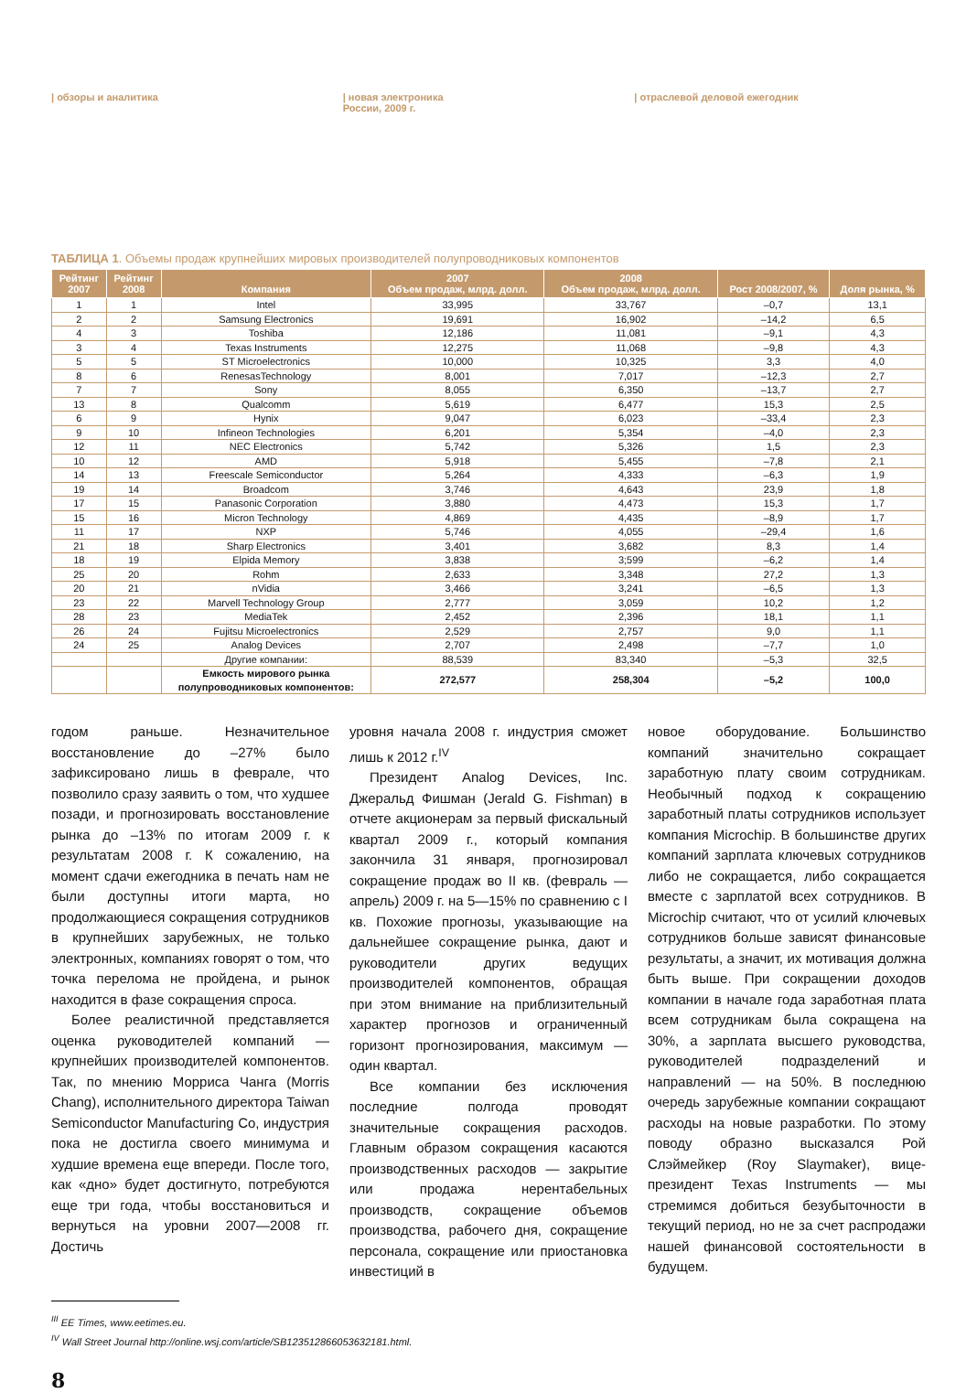| обзоры и аналитика | новая электроника
России, 2009 г.
| отраслевой деловой ежегодник
ТАБЛИЦА 1. Объемы продаж крупнейших мировых производителей полупроводниковых компонентов
| Рейтинг 2007 | Рейтинг 2008 | Компания | 2007 Объем продаж, млрд. долл. | 2008 Объем продаж, млрд. долл. | Рост 2008/2007, % | Доля рынка, % |
| --- | --- | --- | --- | --- | --- | --- |
| 1 | 1 | Intel | 33,995 | 33,767 | –0,7 | 13,1 |
| 2 | 2 | Samsung Electronics | 19,691 | 16,902 | –14,2 | 6,5 |
| 4 | 3 | Toshiba | 12,186 | 11,081 | –9,1 | 4,3 |
| 3 | 4 | Texas Instruments | 12,275 | 11,068 | –9,8 | 4,3 |
| 5 | 5 | ST Microelectronics | 10,000 | 10,325 | 3,3 | 4,0 |
| 8 | 6 | RenesasTechnology | 8,001 | 7,017 | –12,3 | 2,7 |
| 7 | 7 | Sony | 8,055 | 6,350 | –13,7 | 2,7 |
| 13 | 8 | Qualcomm | 5,619 | 6,477 | 15,3 | 2,5 |
| 6 | 9 | Hynix | 9,047 | 6,023 | –33,4 | 2,3 |
| 9 | 10 | Infineon Technologies | 6,201 | 5,354 | –4,0 | 2,3 |
| 12 | 11 | NEC Electronics | 5,742 | 5,326 | 1,5 | 2,3 |
| 10 | 12 | AMD | 5,918 | 5,455 | –7,8 | 2,1 |
| 14 | 13 | Freescale Semiconductor | 5,264 | 4,333 | –6,3 | 1,9 |
| 19 | 14 | Broadcom | 3,746 | 4,643 | 23,9 | 1,8 |
| 17 | 15 | Panasonic Corporation | 3,880 | 4,473 | 15,3 | 1,7 |
| 15 | 16 | Micron Technology | 4,869 | 4,435 | –8,9 | 1,7 |
| 11 | 17 | NXP | 5,746 | 4,055 | –29,4 | 1,6 |
| 21 | 18 | Sharp Electronics | 3,401 | 3,682 | 8,3 | 1,4 |
| 18 | 19 | Elpida Memory | 3,838 | 3;599 | –6,2 | 1,4 |
| 25 | 20 | Rohm | 2,633 | 3,348 | 27,2 | 1,3 |
| 20 | 21 | nVidia | 3,466 | 3,241 | –6,5 | 1,3 |
| 23 | 22 | Marvell Technology Group | 2,777 | 3,059 | 10,2 | 1,2 |
| 28 | 23 | MediaTek | 2,452 | 2,396 | 18,1 | 1,1 |
| 26 | 24 | Fujitsu Microelectronics | 2,529 | 2,757 | 9,0 | 1,1 |
| 24 | 25 | Analog Devices | 2,707 | 2,498 | –7,7 | 1,0 |
| | | Другие компании: | 88,539 | 83,340 | –5,3 | 32,5 |
| | | Емкость мирового рынка полупроводниковых компонентов: | 272,577 | 258,304 | –5,2 | 100,0 |
годом раньше. Незначительное восстановление до –27% было зафиксировано лишь в феврале, что позволило сразу заявить о том, что худшее позади, и прогнозировать восстановление рынка до –13% по итогам 2009 г. к результатам 2008 г. К сожалению, на момент сдачи ежегодника в печать нам не были доступны итоги марта, но продолжающиеся сокращения сотрудников в крупнейших зарубежных, не только электронных, компаниях говорят о том, что точка перелома не пройдена, и рынок находится в фазе сокращения спроса.
Более реалистичной представляется оценка руководителей компаний — крупнейших производителей компонентов. Так, по мнению Морриса Чанга (Morris Chang), исполнительного директора Taiwan Semiconductor Manufacturing Co, индустрия пока не достигла своего минимума и худшие времена еще впереди. После того, как «дно» будет достигнуто, потребуются еще три года, чтобы восстановиться и вернуться на уровни 2007—2008 гг. Достичь
уровня начала 2008 г. индустрия сможет лишь к 2012 г.<sup>IV</sup>
Президент Analog Devices, Inc. Джеральд Фишман (Jerald G. Fishman) в отчете акционерам за первый фискальный квартал 2009 г., который компания закончила 31 января, прогнозировал сокращение продаж во II кв. (февраль — апрель) 2009 г. на 5—15% по сравнению с I кв. Похожие прогнозы, указывающие на дальнейшее сокращение рынка, дают и руководители других ведущих производителей компонентов, обращая при этом внимание на приблизительный характер прогнозов и ограниченный горизонт прогнозирования, максимум — один квартал.
Все компании без исключения последние полгода проводят значительные сокращения расходов. Главным образом сокращения касаются производственных расходов — закрытие или продажа нерентабельных производств, сокращение объемов производства, рабочего дня, сокращение персонала, сокращение или приостановка инвестиций в
новое оборудование. Большинство компаний значительно сокращает заработную плату своим сотрудникам. Необычный подход к сокращению заработный платы сотрудников использует компания Microchip. В большинстве других компаний зарплата ключевых сотрудников либо не сокращается, либо сокращается вместе с зарплатой всех сотрудников. В Microchip считают, что от усилий ключевых сотрудников больше зависят финансовые результаты, а значит, их мотивация должна быть выше. При сокращении доходов компании в начале года заработная плата всем сотрудникам была сокращена на 30%, а зарплата высшего руководства, руководителей подразделений и направлений — на 50%. В последнюю очередь зарубежные компании сокращают расходы на новые разработки. По этому поводу образно высказался Рой Слэймейкер (Roy Slaymaker), вице-президент Texas Instruments — мы стремимся добиться безубыточности в текущий период, но не за счет распродажи нашей финансовой состоятельности в будущем.
<sup>III</sup> EE Times, www.eetimes.eu.
<sup>IV</sup> Wall Street Journal http://online.wsj.com/article/SB123512866053632181.html.
8